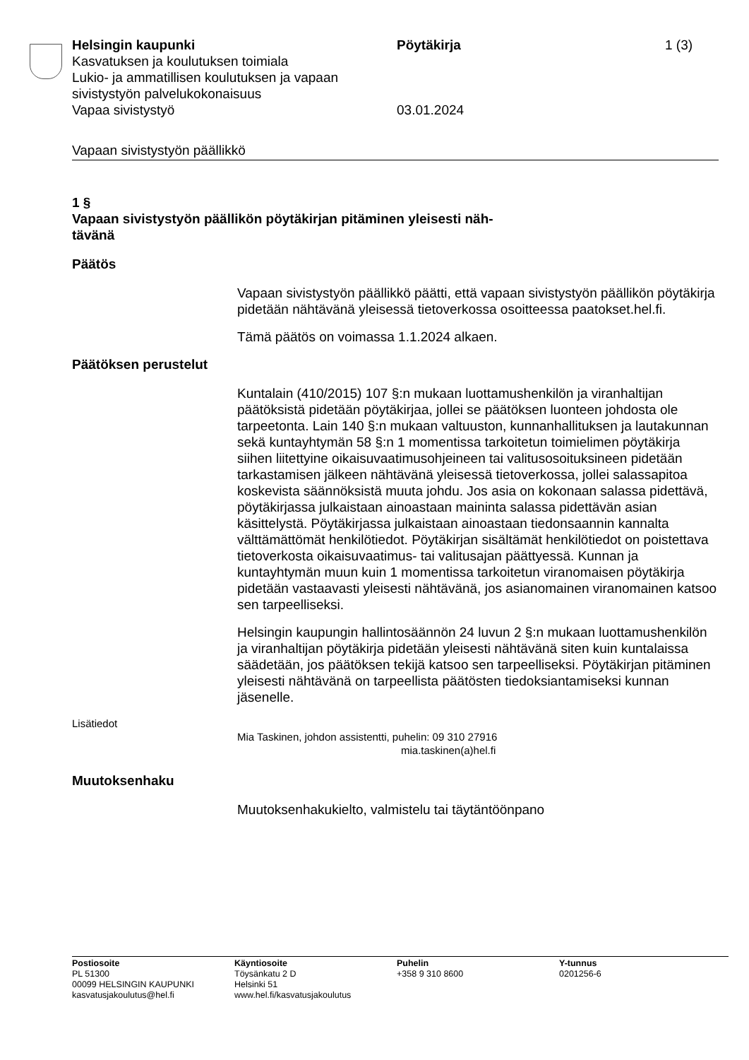Helsingin kaupunki Pöytäkirja 1 (3)
Kasvatuksen ja koulutuksen toimiala
Lukio- ja ammatillisen koulutuksen ja vapaan
sivistystyön palvelukokonaisuus
Vapaa sivistystyö 03.01.2024
Vapaan sivistystyön päällikkö
1 §
Vapaan sivistystyön päällikön pöytäkirjan pitäminen yleisesti näh-
tävänä
Päätös
Vapaan sivistystyön päällikkö päätti, että vapaan sivistystyön päällikön pöytäkirja pidetään nähtävänä yleisessä tietoverkossa osoitteessa paatokset.hel.fi.
Tämä päätös on voimassa 1.1.2024 alkaen.
Päätöksen perustelut
Kuntalain (410/2015) 107 §:n mukaan luottamushenkilön ja viranhaltijan päätöksistä pidetään pöytäkirjaa, jollei se päätöksen luonteen johdosta ole tarpeetonta. Lain 140 §:n mukaan valtuuston, kunnanhallituksen ja lautakunnan sekä kuntayhtymän 58 §:n 1 momentissa tarkoitetun toimielimen pöytäkirja siihen liitettyine oikaisuvaatimusohjeineen tai valitusosoituksineen pidetään tarkastamisen jälkeen nähtävänä yleisessä tietoverkossa, jollei salassapitoa koskevista säännöksistä muuta johdu. Jos asia on kokonaan salassa pidettävä, pöytäkirjassa julkaistaan ainoastaan maininta salassa pidettävän asian käsittelystä. Pöytäkirjassa julkaistaan ainoastaan tiedonsaannin kannalta välttämättömät henkilötiedot. Pöytäkirjan sisältämät henkilötiedot on poistettava tietoverkosta oikaisuvaatimus- tai valitusajan päättyessä. Kunnan ja kuntayhtymän muun kuin 1 momentissa tarkoitetun viranomaisen pöytäkirja pidetään vastaavasti yleisesti nähtävänä, jos asianomainen viranomainen katsoo sen tarpeelliseksi.
Helsingin kaupungin hallintosäännön 24 luvun 2 §:n mukaan luottamushenkilön ja viranhaltijan pöytäkirja pidetään yleisesti nähtävänä siten kuin kuntalaissa säädetään, jos päätöksen tekijä katsoo sen tarpeelliseksi. Pöytäkirjan pitäminen yleisesti nähtävänä on tarpeellista päätösten tiedoksiantamiseksi kunnan jäsenelle.
Lisätiedot
Mia Taskinen, johdon assistentti, puhelin: 09 310 27916
mia.taskinen(a)hel.fi
Muutoksenhaku
Muutoksenhakukielto, valmistelu tai täytäntöönpano
Postiosoite
PL 51300
00099 HELSINGIN KAUPUNKI
kasvatusjakoulutus@hel.fi
Käyntiosoite
Töysänkatu 2 D
Helsinki 51
www.hel.fi/kasvatusjakoulutus
Puhelin
+358 9 310 8600
Y-tunnus
0201256-6